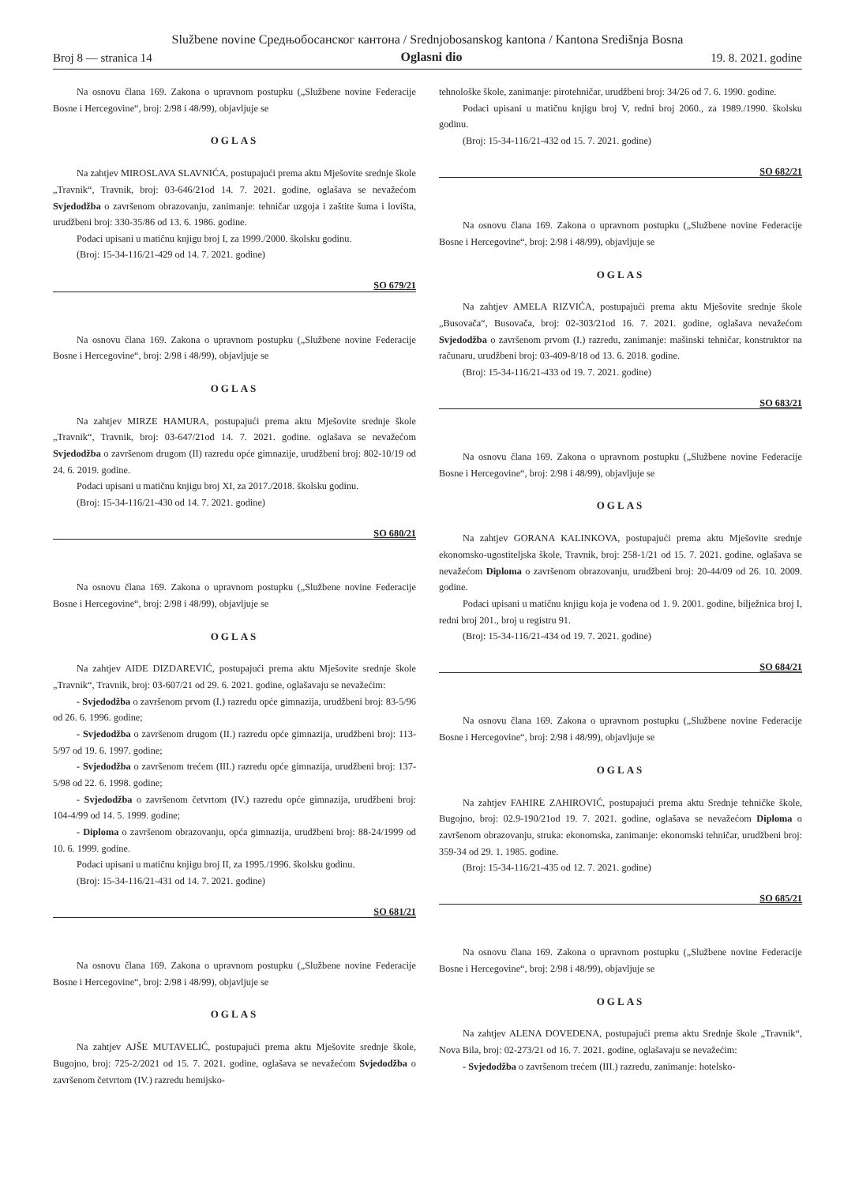Službene novine Средњобосанског кантона / Srednjobosanskog kantona / Kantona Središnja Bosna
Broj 8 — stranica 14 Oglasni dio 19. 8. 2021. godine
Na osnovu člana 169. Zakona o upravnom postupku („Službene novine Federacije Bosne i Hercegovine“, broj: 2/98 i 48/99), objavljuje se
OGLAS
Na zahtjev MIROSLAVA SLAVNIĆA, postupajući prema aktu Mješovite srednje škole „Travnik“, Travnik, broj: 03-646/21od 14. 7. 2021. godine, oglašava se nevažećom Svjedodžba o završenom obrazovanju, zanimanje: tehničar uzgoja i zaštite šuma i lovišta, urudžbeni broj: 330-35/86 od 13. 6. 1986. godine.
Podaci upisani u matičnu knjigu broj I, za 1999./2000. školsku godinu.
(Broj: 15-34-116/21-429 od 14. 7. 2021. godine)
SO 679/21
Na osnovu člana 169. Zakona o upravnom postupku („Službene novine Federacije Bosne i Hercegovine“, broj: 2/98 i 48/99), objavljuje se
OGLAS
Na zahtjev MIRZE HAMURA, postupajući prema aktu Mješovite srednje škole „Travnik“, Travnik, broj: 03-647/21od 14. 7. 2021. godine. oglašava se nevažećom Svjedodžba o završenom drugom (II) razredu opće gimnazije, urudžbeni broj: 802-10/19 od 24. 6. 2019. godine.
Podaci upisani u matičnu knjigu broj XI, za 2017./2018. školsku godinu.
(Broj: 15-34-116/21-430 od 14. 7. 2021. godine)
SO 680/21
Na osnovu člana 169. Zakona o upravnom postupku („Službene novine Federacije Bosne i Hercegovine“, broj: 2/98 i 48/99), objavljuje se
OGLAS
Na zahtjev AIDE DIZDAREVIĆ, postupajući prema aktu Mješovite srednje škole „Travnik“, Travnik, broj: 03-607/21 od 29. 6. 2021. godine, oglašavaju se nevažećim:
- Svjedodžba o završenom prvom (I.) razredu opće gimnazija, urudžbeni broj: 83-5/96 od 26. 6. 1996. godine;
- Svjedodžba o završenom drugom (II.) razredu opće gimnazija, urudžbeni broj: 113-5/97 od 19. 6. 1997. godine;
- Svjedodžba o završenom trećem (III.) razredu opće gimnazija, urudžbeni broj: 137-5/98 od 22. 6. 1998. godine;
- Svjedodžba o završenom četvrtom (IV.) razredu opće gimnazija, urudžbeni broj: 104-4/99 od 14. 5. 1999. godine;
- Diploma o završenom obrazovanju, opća gimnazija, urudžbeni broj: 88-24/1999 od 10. 6. 1999. godine.
Podaci upisani u matičnu knjigu broj II, za 1995./1996. školsku godinu.
(Broj: 15-34-116/21-431 od 14. 7. 2021. godine)
SO 681/21
Na osnovu člana 169. Zakona o upravnom postupku („Službene novine Federacije Bosne i Hercegovine“, broj: 2/98 i 48/99), objavljuje se
OGLAS
Na zahtjev AJŠE MUTAVELIĆ, postupajući prema aktu Mješovite srednje škole, Bugojno, broj: 725-2/2021 od 15. 7. 2021. godine, oglašava se nevažećom Svjedodžba o završenom četvrtom (IV.) razredu hemijsko-
tehnološke škole, zanimanje: pirotehničar, urudžbeni broj: 34/26 od 7. 6. 1990. godine.
Podaci upisani u matičnu knjigu broj V, redni broj 2060., za 1989./1990. školsku godinu.
(Broj: 15-34-116/21-432 od 15. 7. 2021. godine)
SO 682/21
Na osnovu člana 169. Zakona o upravnom postupku („Službene novine Federacije Bosne i Hercegovine“, broj: 2/98 i 48/99), objavljuje se
OGLAS
Na zahtjev AMELA RIZVIĆA, postupajući prema aktu Mješovite srednje škole „Busovača“, Busovača, broj: 02-303/21od 16. 7. 2021. godine, oglašava nevažećom Svjedodžba o završenom prvom (I.) razredu, zanimanje: mašinski tehničar, konstruktor na računaru, urudžbeni broj: 03-409-8/18 od 13. 6. 2018. godine.
(Broj: 15-34-116/21-433 od 19. 7. 2021. godine)
SO 683/21
Na osnovu člana 169. Zakona o upravnom postupku („Službene novine Federacije Bosne i Hercegovine“, broj: 2/98 i 48/99), objavljuje se
OGLAS
Na zahtjev GORANA KALINKOVA, postupajući prema aktu Mješovite srednje ekonomsko-ugostiteljska škole, Travnik, broj: 258-1/21 od 15. 7. 2021. godine, oglašava se nevažećom Diploma o završenom obrazovanju, urudžbeni broj: 20-44/09 od 26. 10. 2009. godine.
Podaci upisani u matičnu knjigu koja je vođena od 1. 9. 2001. godine, bilježnica broj I, redni broj 201., broj u registru 91.
(Broj: 15-34-116/21-434 od 19. 7. 2021. godine)
SO 684/21
Na osnovu člana 169. Zakona o upravnom postupku („Službene novine Federacije Bosne i Hercegovine“, broj: 2/98 i 48/99), objavljuje se
OGLAS
Na zahtjev FAHIRE ZAHIROVIĆ, postupajući prema aktu Srednje tehničke škole, Bugojno, broj: 02.9-190/21od 19. 7. 2021. godine, oglašava se nevažećom Diploma o završenom obrazovanju, struka: ekonomska, zanimanje: ekonomski tehničar, urudžbeni broj: 359-34 od 29. 1. 1985. godine.
(Broj: 15-34-116/21-435 od 12. 7. 2021. godine)
SO 685/21
Na osnovu člana 169. Zakona o upravnom postupku („Službene novine Federacije Bosne i Hercegovine“, broj: 2/98 i 48/99), objavljuje se
OGLAS
Na zahtjev ALENA DOVEDENA, postupajući prema aktu Srednje škole „Travnik“, Nova Bila, broj: 02-273/21 od 16. 7. 2021. godine, oglašavaju se nevažećim:
- Svjedodžba o završenom trećem (III.) razredu, zanimanje: hotelsko-